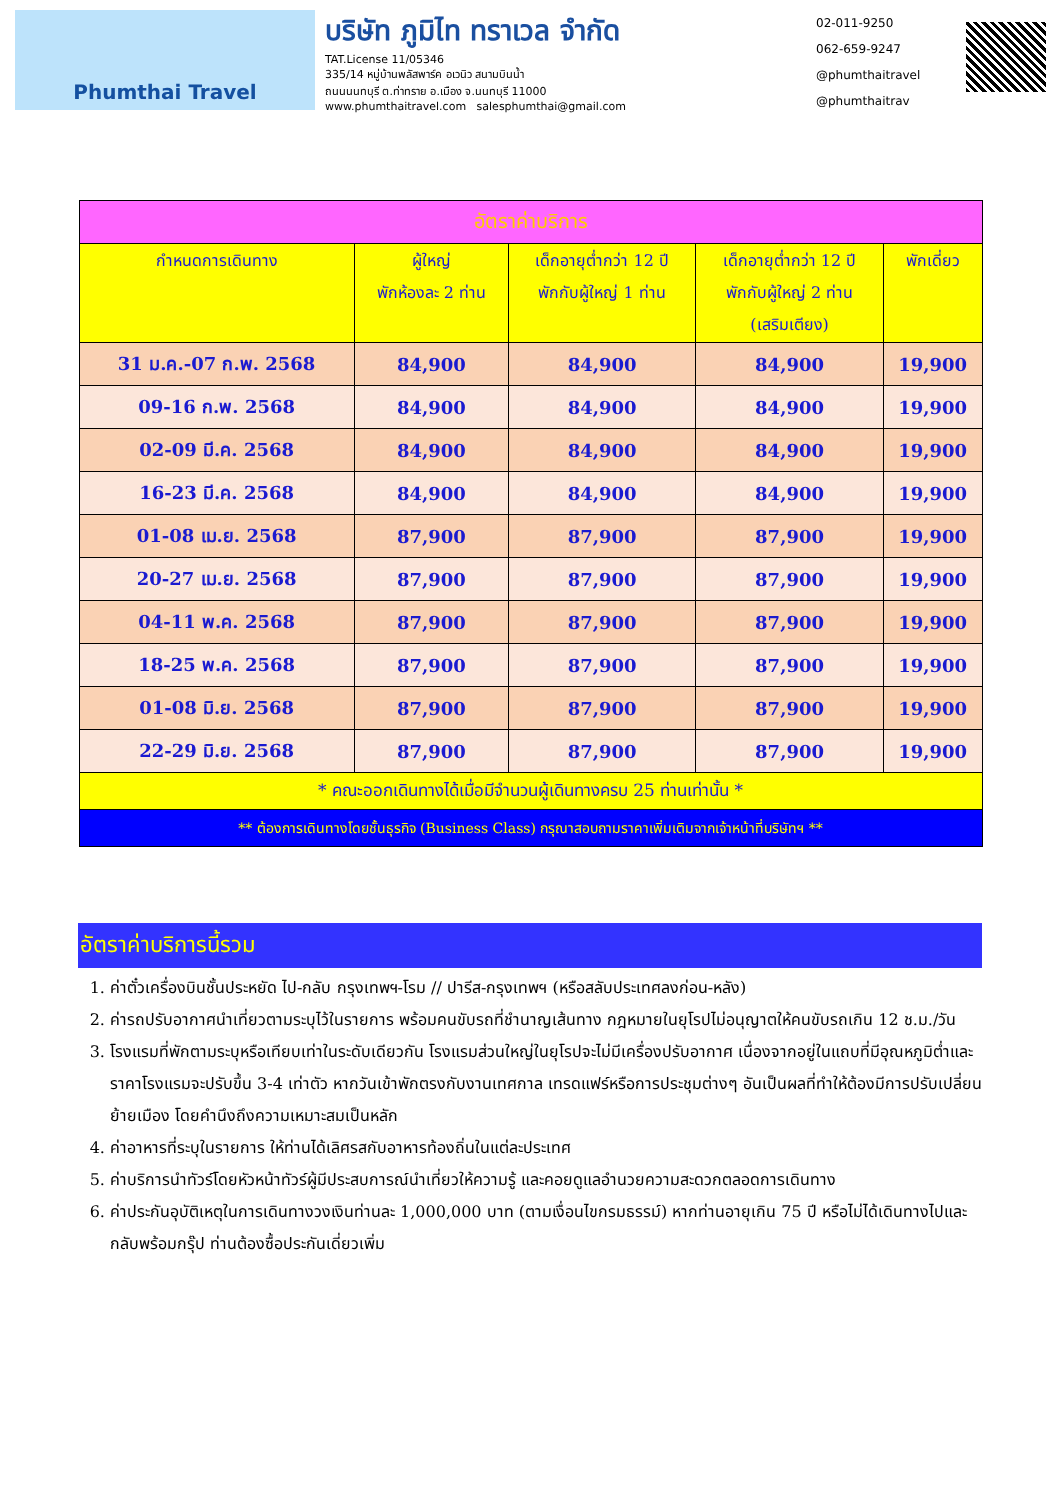Phumthai Travel
บริษัท ภูมิไท ทราเวล จำกัด
TAT.License 11/05346
335/14 หมู่บ้านพลัสพาร์ค อเวนิว สนามบินน้ำ
ถนนนนทบุรี ต.ท่าทราย อ.เมือง จ.นนทบุรี 11000
www.phumthaitravel.com salesphumthai@gmail.com
02-011-9250
062-659-9247
@phumthaitravel
@phumthaitrav
| อัตราค่าบริการ | | | | |
| กำหนดการเดินทาง | ผู้ใหญ่ พักห้องละ 2 ท่าน | เด็กอายุต่ำกว่า 12 ปี พักกับผู้ใหญ่ 1 ท่าน | เด็กอายุต่ำกว่า 12 ปี พักกับผู้ใหญ่ 2 ท่าน (เสริมเตียง) | พักเดี่ยว |
| 31 ม.ค.-07 ก.พ. 2568 | 84,900 | 84,900 | 84,900 | 19,900 |
| 09-16 ก.พ. 2568 | 84,900 | 84,900 | 84,900 | 19,900 |
| 02-09 มี.ค. 2568 | 84,900 | 84,900 | 84,900 | 19,900 |
| 16-23 มี.ค. 2568 | 84,900 | 84,900 | 84,900 | 19,900 |
| 01-08 เม.ย. 2568 | 87,900 | 87,900 | 87,900 | 19,900 |
| 20-27 เม.ย. 2568 | 87,900 | 87,900 | 87,900 | 19,900 |
| 04-11 พ.ค. 2568 | 87,900 | 87,900 | 87,900 | 19,900 |
| 18-25 พ.ค. 2568 | 87,900 | 87,900 | 87,900 | 19,900 |
| 01-08 มิ.ย. 2568 | 87,900 | 87,900 | 87,900 | 19,900 |
| 22-29 มิ.ย. 2568 | 87,900 | 87,900 | 87,900 | 19,900 |
| * คณะออกเดินทางได้เมื่อมีจำนวนผู้เดินทางครบ 25 ท่านเท่านั้น * | | | | |
| ** ต้องการเดินทางโดยชั้นธุรกิจ (Business Class) กรุณาสอบถามราคาเพิ่มเติมจากเจ้าหน้าที่บริษัทฯ ** | | | | |
อัตราค่าบริการนี้รวม
1. ค่าตั๋วเครื่องบินชั้นประหยัด ไป-กลับ กรุงเทพฯ-โรม // ปารีส-กรุงเทพฯ (หรือสลับประเทศลงก่อน-หลัง)
2. ค่ารถปรับอากาศนำเที่ยวตามระบุไว้ในรายการ พร้อมคนขับรถที่ชำนาญเส้นทาง กฎหมายในยุโรปไม่อนุญาตให้คนขับรถเกิน 12 ช.ม./วัน
3. โรงแรมที่พักตามระบุหรือเทียบเท่าในระดับเดียวกัน โรงแรมส่วนใหญ่ในยุโรปจะไม่มีเครื่องปรับอากาศ เนื่องจากอยู่ในแถบที่มีอุณหภูมิต่ำและราคาโรงแรมจะปรับขึ้น 3-4 เท่าตัว หากวันเข้าพักตรงกับงานเทศกาล เทรดแฟร์หรือการประชุมต่างๆ อันเป็นผลที่ทำให้ต้องมีการปรับเปลี่ยนย้ายเมือง โดยคำนึงถึงความเหมาะสมเป็นหลัก
4. ค่าอาหารที่ระบุในรายการ ให้ท่านได้เลิศรสกับอาหารท้องถิ่นในแต่ละประเทศ
5. ค่าบริการนำทัวร์โดยหัวหน้าทัวร์ผู้มีประสบการณ์นำเที่ยวให้ความรู้ และคอยดูแลอำนวยความสะดวกตลอดการเดินทาง
6. ค่าประกันอุบัติเหตุในการเดินทางวงเงินท่านละ 1,000,000 บาท (ตามเงื่อนไขกรมธรรม์) หากท่านอายุเกิน 75 ปี หรือไม่ได้เดินทางไปและกลับพร้อมกรุ๊ป ท่านต้องซื้อประกันเดี่ยวเพิ่ม